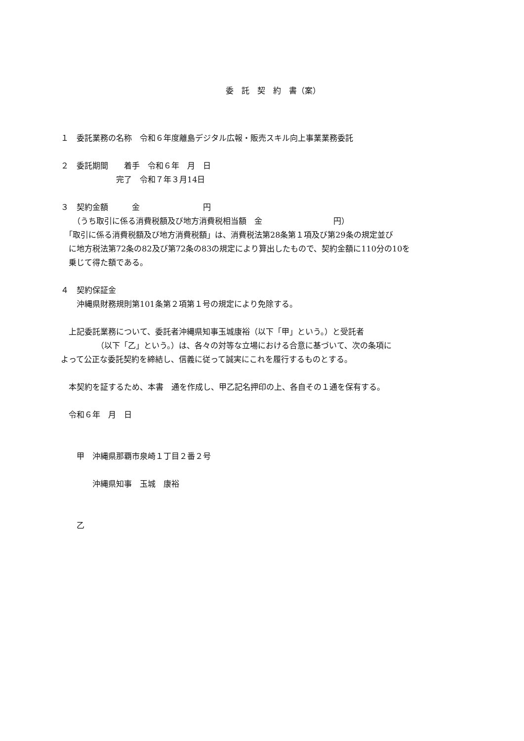委　託　契　約　書（案）
１　委託業務の名称　令和６年度離島デジタル広報・販売スキル向上事業業務委託
２　委託期間　　着手　令和６年　月　日
　　　　　　　完了　令和７年３月14日
３　契約金額　　　金　　　　　　　　円
　　（うち取引に係る消費税額及び地方消費税相当額　金　　　　　　　　　円）
　「取引に係る消費税額及び地方消費税額」は、消費税法第28条第１項及び第29条の規定並び
　に地方税法第72条の82及び第72条の83の規定により算出したもので、契約金額に110分の10を
　乗じて得た額である。
４　契約保証金
　　沖縄県財務規則第101条第２項第１号の規定により免除する。
　上記委託業務について、委託者沖縄県知事玉城康裕（以下「甲」という。）と受託者
　　　　　（以下「乙」という。）は、各々の対等な立場における合意に基づいて、次の条項に
よって公正な委託契約を締結し、信義に従って誠実にこれを履行するものとする。
　本契約を証するため、本書　通を作成し、甲乙記名押印の上、各自その１通を保有する。
　令和６年　月　日
　　甲　沖縄県那覇市泉崎１丁目２番２号
　　　　沖縄県知事　玉城　康裕
　　乙